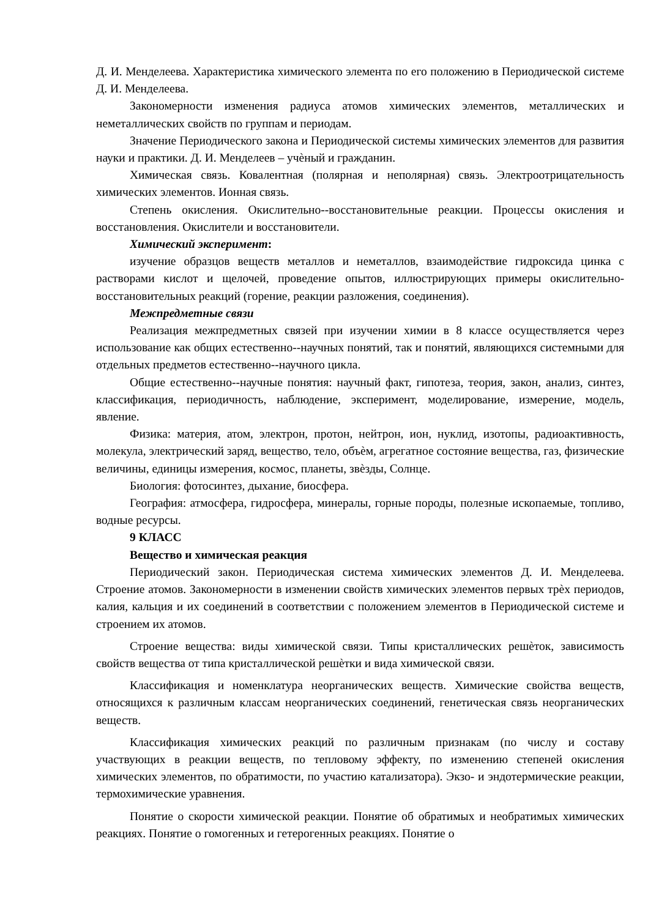Д. И. Менделеева. Характеристика химического элемента по его положению в Периодической системе Д. И. Менделеева.
Закономерности изменения радиуса атомов химических элементов, металлических и неметаллических свойств по группам и периодам.
Значение Периодического закона и Периодической системы химических элементов для развития науки и практики. Д. И. Менделеев – учѐный и гражданин.
Химическая связь. Ковалентная (полярная и неполярная) связь. Электроотрицательность химических элементов. Ионная связь.
Степень окисления. Окислительно--восстановительные реакции. Процессы окисления и восстановления. Окислители и восстановители.
Химический эксперимент:
изучение образцов веществ металлов и неметаллов, взаимодействие гидроксида цинка с растворами кислот и щелочей, проведение опытов, иллюстрирующих примеры окислительно-восстановительных реакций (горение, реакции разложения, соединения).
Межпредметные связи
Реализация межпредметных связей при изучении химии в 8 классе осуществляется через использование как общих естественно--научных понятий, так и понятий, являющихся системными для отдельных предметов естественно--научного цикла.
Общие естественно--научные понятия: научный факт, гипотеза, теория, закон, анализ, синтез, классификация, периодичность, наблюдение, эксперимент, моделирование, измерение, модель, явление.
Физика: материя, атом, электрон, протон, нейтрон, ион, нуклид, изотопы, радиоактивность, молекула, электрический заряд, вещество, тело, объѐм, агрегатное состояние вещества, газ, физические величины, единицы измерения, космос, планеты, звѐзды, Солнце.
Биология: фотосинтез, дыхание, биосфера.
География: атмосфера, гидросфера, минералы, горные породы, полезные ископаемые, топливо, водные ресурсы.
9 КЛАСС
Вещество и химическая реакция
Периодический закон. Периодическая система химических элементов Д. И. Менделеева. Строение атомов. Закономерности в изменении свойств химических элементов первых трѐх периодов, калия, кальция и их соединений в соответствии с положением элементов в Периодической системе и строением их атомов.
Строение вещества: виды химической связи. Типы кристаллических решѐток, зависимость свойств вещества от типа кристаллической решѐтки и вида химической связи.
Классификация и номенклатура неорганических веществ. Химические свойства веществ, относящихся к различным классам неорганических соединений, генетическая связь неорганических веществ.
Классификация химических реакций по различным признакам (по числу и составу участвующих в реакции веществ, по тепловому эффекту, по изменению степеней окисления химических элементов, по обратимости, по участию катализатора). Экзо- и эндотермические реакции, термохимические уравнения.
Понятие о скорости химической реакции. Понятие об обратимых и необратимых химических реакциях. Понятие о гомогенных и гетерогенных реакциях. Понятие о